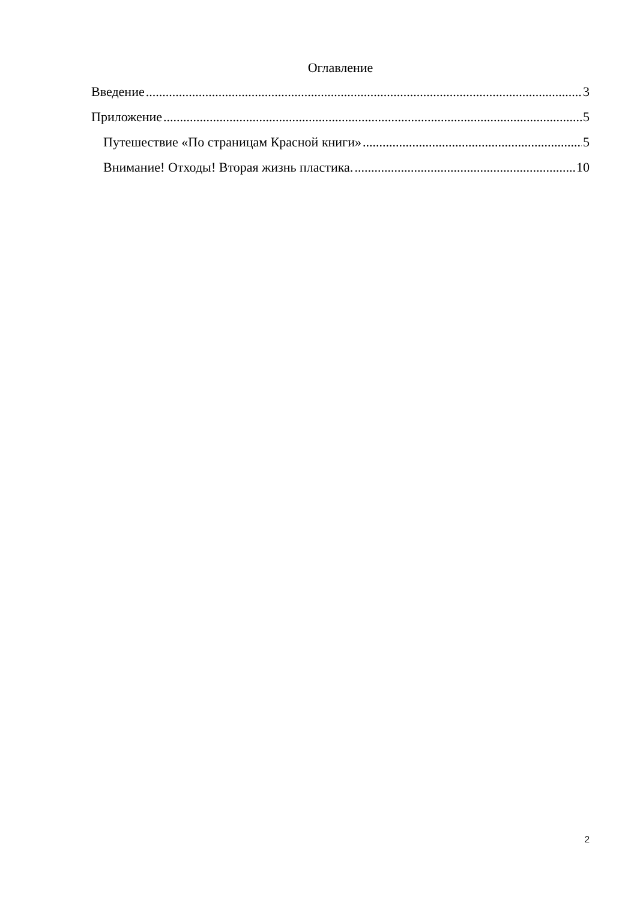Оглавление
Введение 3
Приложение 5
Путешествие «По страницам Красной книги» 5
Внимание! Отходы! Вторая жизнь пластика. 10
2